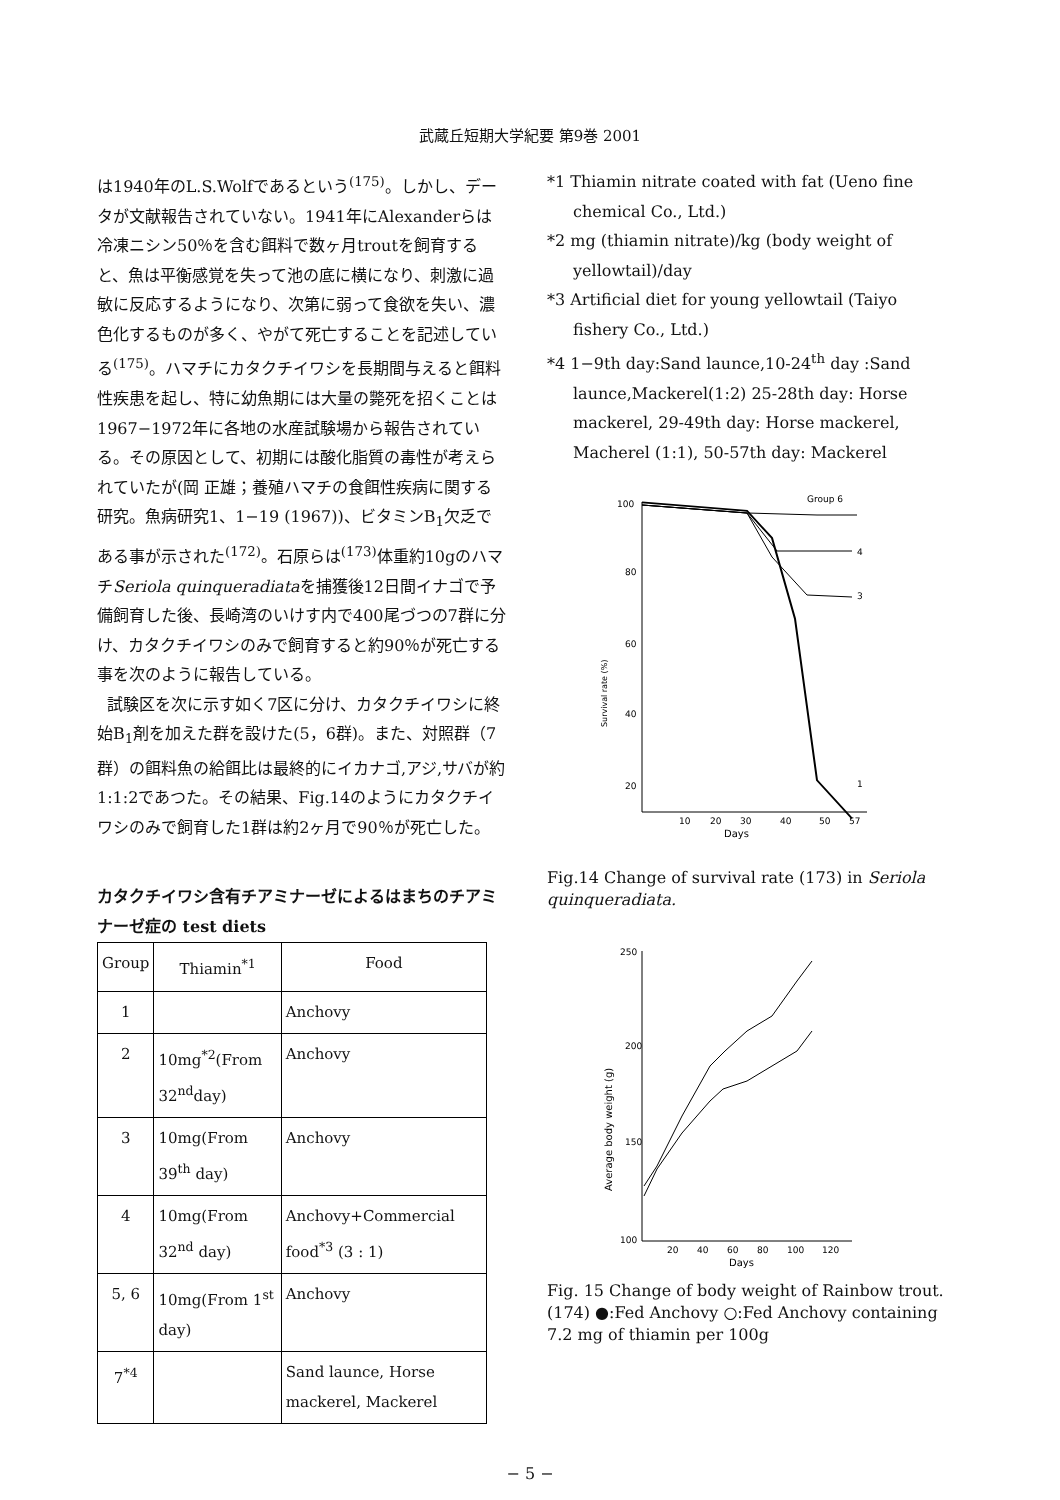武蔵丘短期大学紀要 第9巻 2001
は1940年のL.S.Wolfであるという<sup>(175)</sup>。しかし、データが文献報告されていない。1941年にAlexanderらは冷凍ニシン50％を含む餌料で数ヶ月troutを飼育すると、魚は平衡感覚を失って池の底に横になり、刺激に過敏に反応するようになり、次第に弱って食欲を失い、濃色化するものが多く、やがて死亡することを記述している<sup>(175)</sup>。ハマチにカタクチイワシを長期間与えると餌料性疾患を起し、特に幼魚期には大量の斃死を招くことは1967−1972年に各地の水産試験場から報告されている。その原因として、初期には酸化脂質の毒性が考えられていたが(岡 正雄；養殖ハマチの食餌性疾病に関する研究。魚病研究1、1−19 (1967))、ビタミンB<sub>1</sub>欠乏である事が示された<sup>(172)</sup>。石原らは<sup>(173)</sup>体重約10gのハマチSeriola quinqueradiataを捕獲後12日間イナゴで予備飼育した後、長崎湾のいけす内で400尾づつの7群に分け、カタクチイワシのみで飼育すると約90％が死亡する事を次のように報告している。
試験区を次に示す如く7区に分け、カタクチイワシに終始B<sub>1</sub>剤を加えた群を設けた(5，6群)。また、対照群（7群）の餌料魚の給餌比は最終的にイカナゴ,アジ,サバが約1:1:2であつた。その結果、Fig.14のようにカタクチイワシのみで飼育した1群は約2ヶ月で90％が死亡した。
カタクチイワシ含有チアミナーゼによるはまちのチアミナーゼ症の test diets
| Group | Thiamin<sup>*1</sup> | Food |
| --- | --- | --- |
| 1 | | Anchovy |
| 2 | 10mg<sup>*2</sup>(From 32<sup>nd</sup>day) | Anchovy |
| 3 | 10mg(From 39<sup>th</sup> day) | Anchovy |
| 4 | 10mg(From 32<sup>nd</sup> day) | Anchovy+Commercial food<sup>*3</sup> (3 : 1) |
| 5, 6 | 10mg(From 1<sup>st</sup> day) | Anchovy |
| 7<sup>*4</sup> | | Sand launce, Horse mackerel, Mackerel |
*1 Thiamin nitrate coated with fat (Ueno fine chemical Co., Ltd.)
*2 mg (thiamin nitrate)/kg (body weight of yellowtail)/day
*3 Artificial diet for young yellowtail (Taiyo fishery Co., Ltd.)
*4 1−9th day:Sand launce,10-24<sup>th</sup> day :Sand launce,Mackerel(1:2) 25-28th day: Horse mackerel, 29-49th day: Horse mackerel, Macherel (1:1), 50-57th day: Mackerel
100
80
60
40
20
Survival rate (%)
10
20
30
40
50
57
Days
Group 6
3
1
4
Fig.14 Change of survival rate (173) in Seriola quinqueradiata.
250
200
150
100
Average body weight (g)
20
40
60
80
100
120
Days
Fig. 15 Change of body weight of Rainbow trout. (174) ●:Fed Anchovy ○:Fed Anchovy containing 7.2 mg of thiamin per 100g
− 5 −